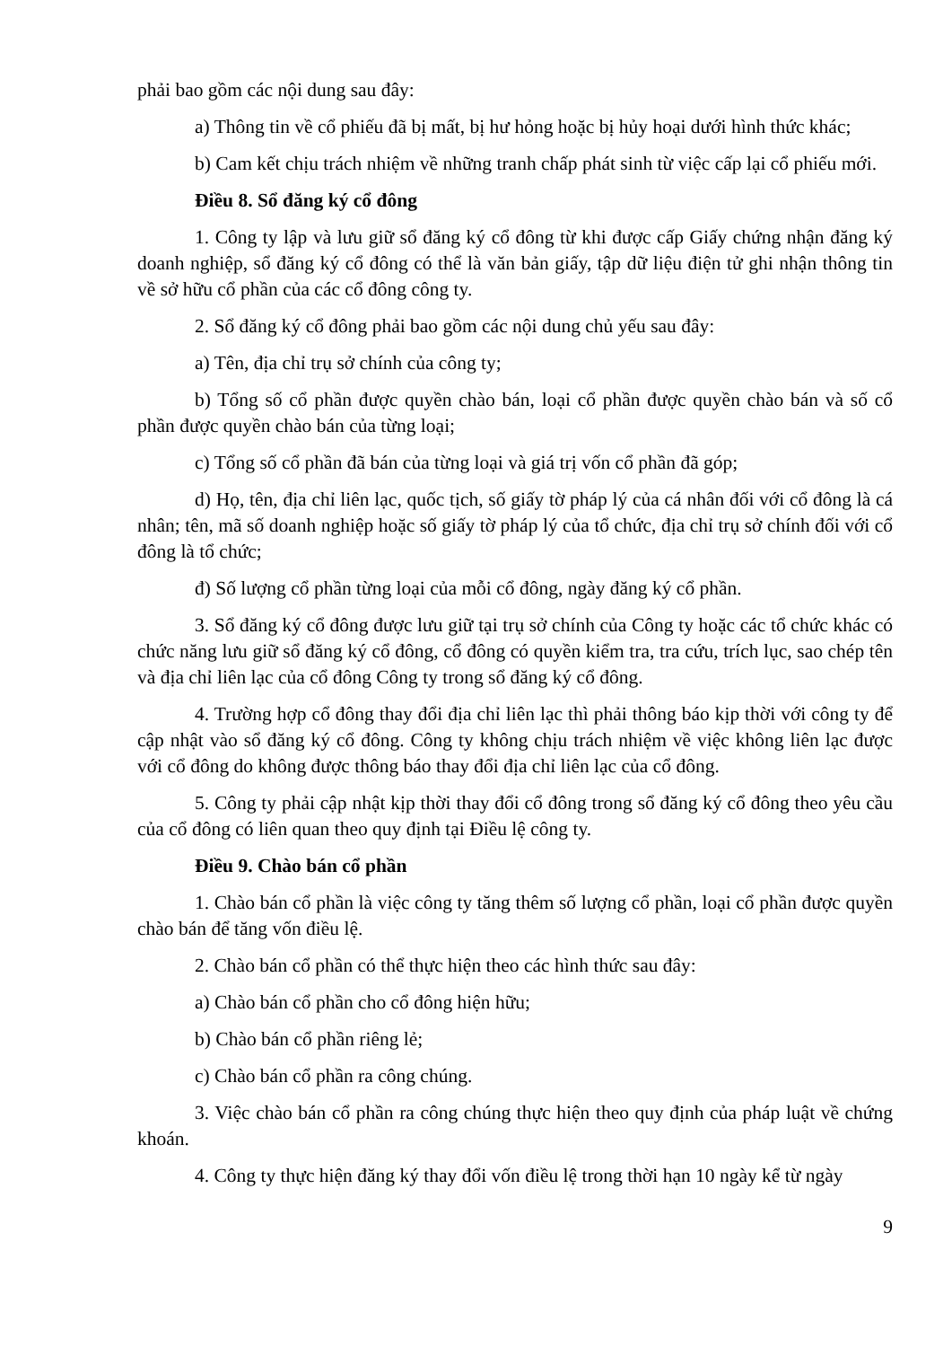phải bao gồm các nội dung sau đây:
a) Thông tin về cổ phiếu đã bị mất, bị hư hỏng hoặc bị hủy hoại dưới hình thức khác;
b) Cam kết chịu trách nhiệm về những tranh chấp phát sinh từ việc cấp lại cổ phiếu mới.
Điều 8. Sổ đăng ký cổ đông
1. Công ty lập và lưu giữ sổ đăng ký cổ đông từ khi được cấp Giấy chứng nhận đăng ký doanh nghiệp, sổ đăng ký cổ đông có thể là văn bản giấy, tập dữ liệu điện tử ghi nhận thông tin về sở hữu cổ phần của các cổ đông công ty.
2. Sổ đăng ký cổ đông phải bao gồm các nội dung chủ yếu sau đây:
a) Tên, địa chỉ trụ sở chính của công ty;
b) Tổng số cổ phần được quyền chào bán, loại cổ phần được quyền chào bán và số cổ phần được quyền chào bán của từng loại;
c) Tổng số cổ phần đã bán của từng loại và giá trị vốn cổ phần đã góp;
d) Họ, tên, địa chỉ liên lạc, quốc tịch, số giấy tờ pháp lý của cá nhân đối với cổ đông là cá nhân; tên, mã số doanh nghiệp hoặc số giấy tờ pháp lý của tổ chức, địa chỉ trụ sở chính đối với cổ đông là tổ chức;
đ) Số lượng cổ phần từng loại của mỗi cổ đông, ngày đăng ký cổ phần.
3. Sổ đăng ký cổ đông được lưu giữ tại trụ sở chính của Công ty hoặc các tổ chức khác có chức năng lưu giữ sổ đăng ký cổ đông, cổ đông có quyền kiểm tra, tra cứu, trích lục, sao chép tên và địa chỉ liên lạc của cổ đông Công ty trong sổ đăng ký cổ đông.
4. Trường hợp cổ đông thay đổi địa chỉ liên lạc thì phải thông báo kịp thời với công ty để cập nhật vào sổ đăng ký cổ đông. Công ty không chịu trách nhiệm về việc không liên lạc được với cổ đông do không được thông báo thay đổi địa chỉ liên lạc của cổ đông.
5. Công ty phải cập nhật kịp thời thay đổi cổ đông trong sổ đăng ký cổ đông theo yêu cầu của cổ đông có liên quan theo quy định tại Điều lệ công ty.
Điều 9. Chào bán cổ phần
1. Chào bán cổ phần là việc công ty tăng thêm số lượng cổ phần, loại cổ phần được quyền chào bán để tăng vốn điều lệ.
2. Chào bán cổ phần có thể thực hiện theo các hình thức sau đây:
a) Chào bán cổ phần cho cổ đông hiện hữu;
b) Chào bán cổ phần riêng lẻ;
c) Chào bán cổ phần ra công chúng.
3. Việc chào bán cổ phần ra công chúng thực hiện theo quy định của pháp luật về chứng khoán.
4. Công ty thực hiện đăng ký thay đổi vốn điều lệ trong thời hạn 10 ngày kể từ ngày
9